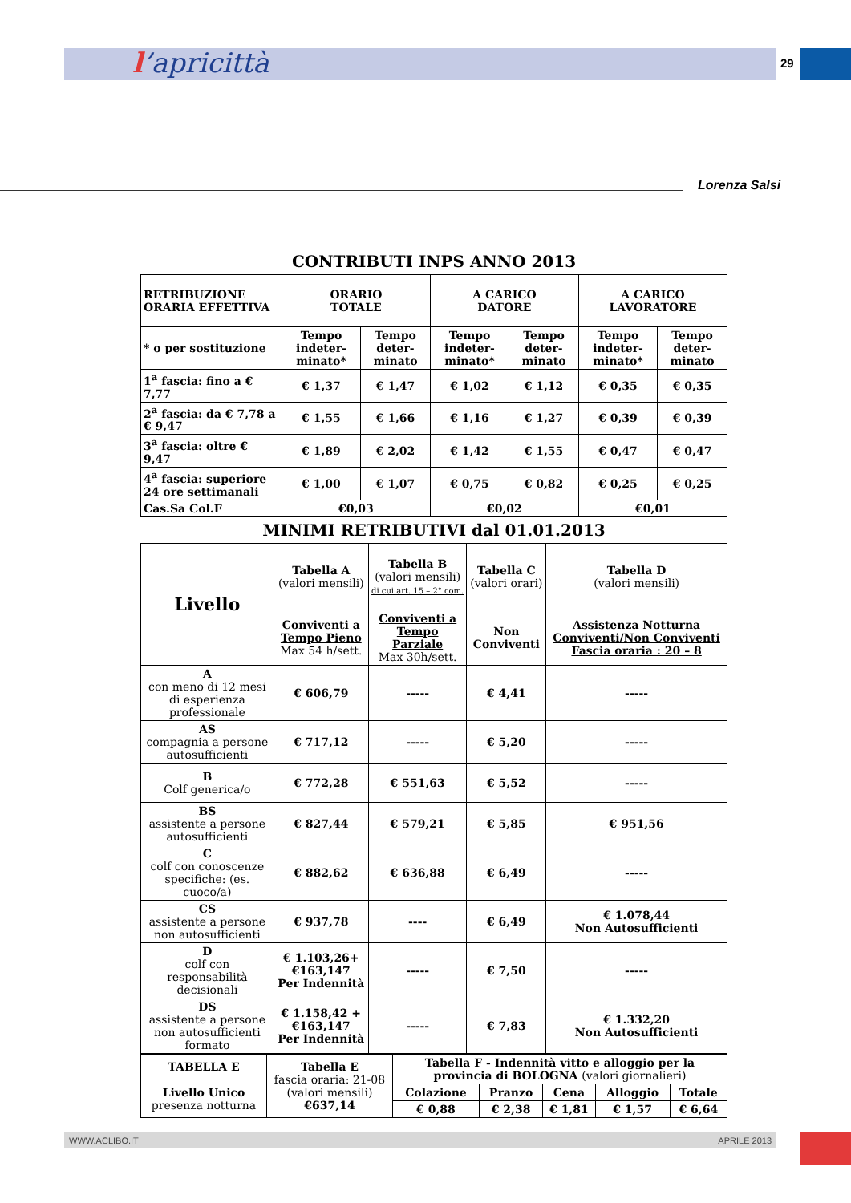l’apricittà 29
Lorenza Salsi
CONTRIBUTI INPS ANNO 2013
| RETRIBUZIONE ORARIA EFFETTIVA | ORARIO TOTALE | | A CARICO DATORE | | A CARICO LAVORATORE | |
| * o per sostituzione | Tempo indeter-minato* | Tempo deter-minato | Tempo indeter-minato* | Tempo deter-minato | Tempo indeter-minato* | Tempo deter-minato |
| 1<sup>a</sup> fascia: fino a € 7,77 | € 1,37 | € 1,47 | € 1,02 | € 1,12 | € 0,35 | € 0,35 |
| 2<sup>a</sup> fascia: da € 7,78 a € 9,47 | € 1,55 | € 1,66 | € 1,16 | € 1,27 | € 0,39 | € 0,39 |
| 3<sup>a</sup> fascia: oltre € 9,47 | € 1,89 | € 2,02 | € 1,42 | € 1,55 | € 0,47 | € 0,47 |
| 4<sup>a</sup> fascia: superiore 24 ore settimanali | € 1,00 | € 1,07 | € 0,75 | € 0,82 | € 0,25 | € 0,25 |
| Cas.Sa Col.F | €0,03 | | €0,02 | | €0,01 | |
MINIMI RETRIBUTIVI dal 01.01.2013
| Livello | Tabella A (valori mensili) | Tabella B (valori mensili) di cui art. 15 – 2° com. | Tabella C (valori orari) | Tabella D (valori mensili) |
| | Conviventi a Tempo Pieno Max 54 h/sett. | Conviventi a Tempo Parziale Max 30h/sett. | Non Conviventi | Assistenza Notturna Conviventi/Non Conviventi Fascia oraria : 20 – 8 |
| A con meno di 12 mesi di esperienza professionale | € 606,79 | ----- | € 4,41 | ----- |
| AS compagnia a persone autosufficienti | € 717,12 | ----- | € 5,20 | ----- |
| B Colf generica/o | € 772,28 | € 551,63 | € 5,52 | ----- |
| BS assistente a persone autosufficienti | € 827,44 | € 579,21 | € 5,85 | € 951,56 |
| C colf con conoscenze specifiche: (es. cuoco/a) | € 882,62 | € 636,88 | € 6,49 | ----- |
| CS assistente a persone non autosufficienti | € 937,78 | ---- | € 6,49 | € 1.078,44 Non Autosufficienti |
| D colf con responsabilità decisionali | € 1.103,26+ €163,147 Per Indennità | ----- | € 7,50 | ----- |
| DS assistente a persone non autosufficienti formato | € 1.158,42 + €163,147 Per Indennità | ----- | € 7,83 | € 1.332,20 Non Autosufficienti |
| TABELLA E Livello Unico presenza notturna | Tabella E fascia oraria: 21-08 (valori mensili) €637,14 | Tabella F - Indennità vitto e alloggio per la provincia di BOLOGNA (valori giornalieri) | | | | |
| | | Colazione | Pranzo | Cena | Alloggio | Totale |
| | | € 0,88 | € 2,38 | € 1,81 | € 1,57 | € 6,64 |
WWW.ACLIBO.IT APRILE 2013